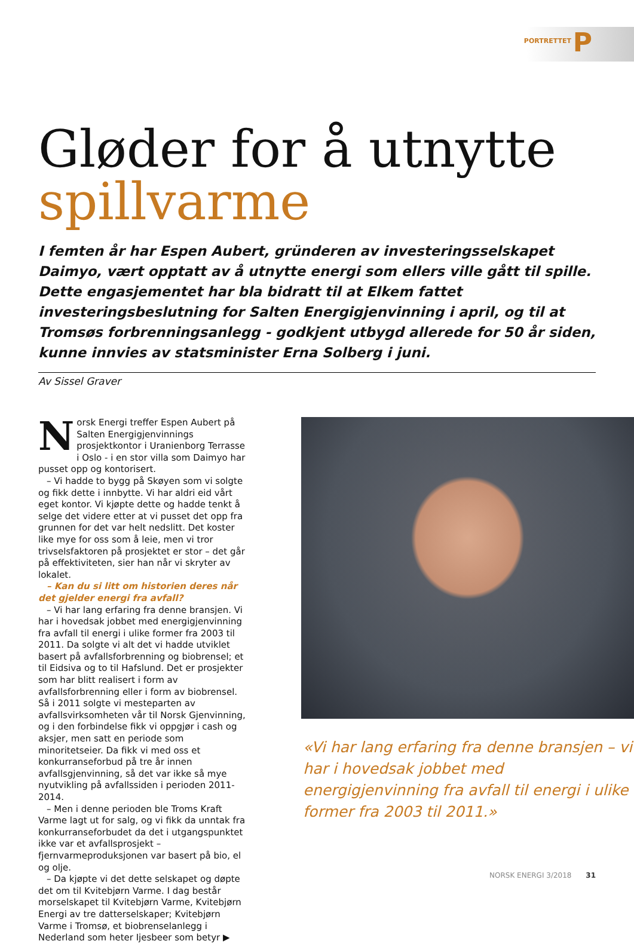PORTRETTET P
Gløder for å utnytte
spillvarme
I femten år har Espen Aubert, gründeren av investeringsselskapet Daimyo, vært opptatt av å utnytte energi som ellers ville gått til spille. Dette engasjementet har bla bidratt til at Elkem fattet investeringsbeslutning for Salten Energigjenvinning i april, og til at Tromsøs forbrenningsanlegg - godkjent utbygd allerede for 50 år siden, kunne innvies av statsminister Erna Solberg i juni.
Av Sissel Graver
Norsk Energi treffer Espen Aubert på Salten Energigjenvinnings prosjektkontor i Uranienborg Terrasse i Oslo - i en stor villa som Daimyo har pusset opp og kontorisert.
– Vi hadde to bygg på Skøyen som vi solgte og fikk dette i innbytte. Vi har aldri eid vårt eget kontor. Vi kjøpte dette og hadde tenkt å selge det videre etter at vi pusset det opp fra grunnen for det var helt nedslitt. Det koster like mye for oss som å leie, men vi tror trivselsfaktoren på prosjektet er stor – det går på effektiviteten, sier han når vi skryter av lokalet.
– Kan du si litt om historien deres når det gjelder energi fra avfall?
– Vi har lang erfaring fra denne bransjen. Vi har i hovedsak jobbet med energigjenvinning fra avfall til energi i ulike former fra 2003 til 2011. Da solgte vi alt det vi hadde utviklet basert på avfallsforbrenning og biobrensel; et til Eidsiva og to til Hafslund. Det er prosjekter som har blitt realisert i form av avfallsforbrenning eller i form av biobrensel. Så i 2011 solgte vi mesteparten av avfallsvirksomheten vår til Norsk Gjenvinning, og i den forbindelse fikk vi oppgjør i cash og aksjer, men satt en periode som minoritetseier. Da fikk vi med oss et konkurranseforbud på tre år innen avfallsgjenvinning, så det var ikke så mye nyutvikling på avfallssiden i perioden 2011-2014.
– Men i denne perioden ble Troms Kraft Varme lagt ut for salg, og vi fikk da unntak fra konkurranseforbudet da det i utgangspunktet ikke var et avfallsprosjekt – fjernvarmeproduksjonen var basert på bio, el og olje.
– Da kjøpte vi det dette selskapet og døpte det om til Kvitebjørn Varme. I dag består morselskapet til Kvitebjørn Varme, Kvitebjørn Energi av tre datterselskaper; Kvitebjørn Varme i Tromsø, et biobrenselanlegg i Nederland som heter Ijesbeer som betyr ▶
«Vi har lang erfaring fra denne bransjen – vi har i hovedsak jobbet med energigjenvinning fra avfall til energi i ulike former fra 2003 til 2011.»
NORSK ENERGI 3/2018 31